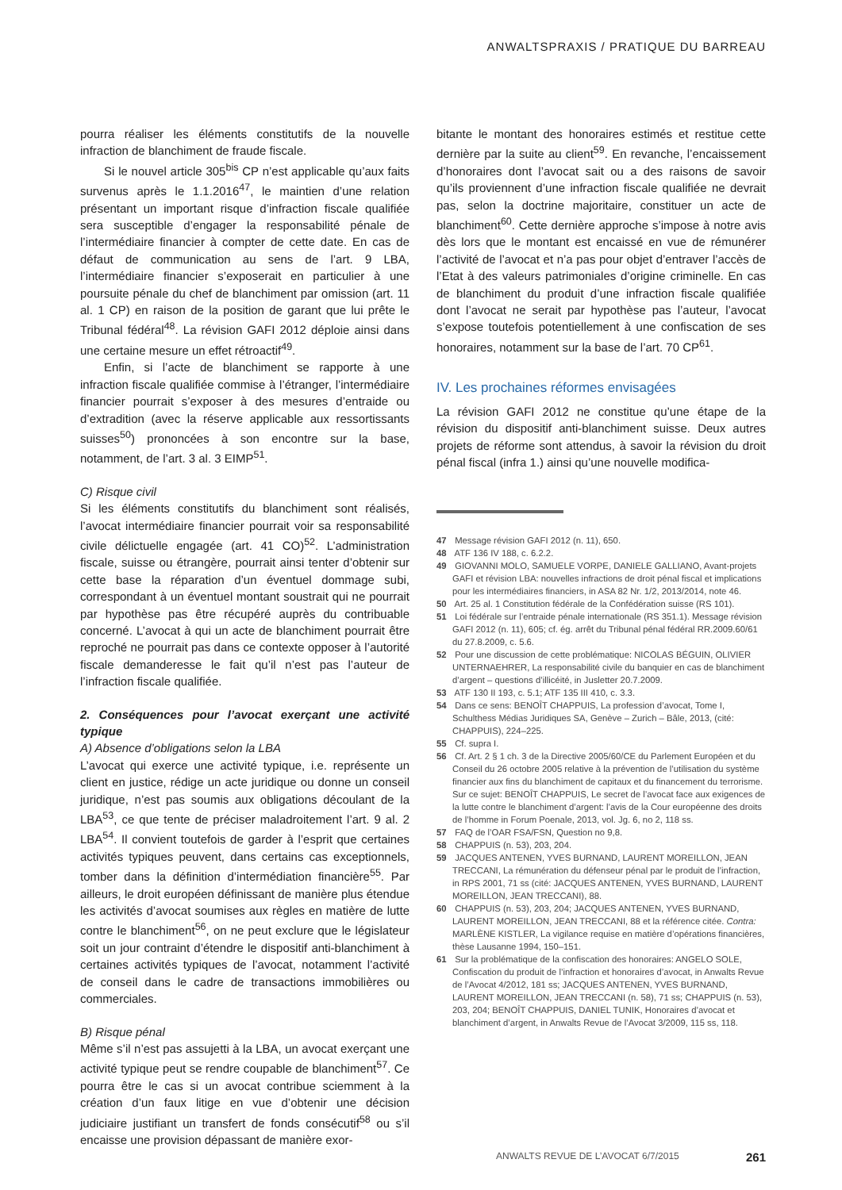ANWALTSPRAXIS / PRATIQUE DU BARREAU
pourra réaliser les éléments constitutifs de la nouvelle infraction de blanchiment de fraude fiscale.
Si le nouvel article 305<sup>bis</sup> CP n’est applicable qu’aux faits survenus après le 1.1.2016<sup>47</sup>, le maintien d’une relation présentant un important risque d’infraction fiscale qualifiée sera susceptible d’engager la responsabilité pénale de l’intermédiaire financier à compter de cette date. En cas de défaut de communication au sens de l’art. 9 LBA, l’intermédiaire financier s’exposerait en particulier à une poursuite pénale du chef de blanchiment par omission (art. 11 al. 1 CP) en raison de la position de garant que lui prête le Tribunal fédéral<sup>48</sup>. La révision GAFI 2012 déploie ainsi dans une certaine mesure un effet rétroactif<sup>49</sup>.
Enfin, si l’acte de blanchiment se rapporte à une infraction fiscale qualifiée commise à l’étranger, l’intermédiaire financier pourrait s’exposer à des mesures d’entraide ou d’extradition (avec la réserve applicable aux ressortissants suisses<sup>50</sup>) prononcées à son encontre sur la base, notamment, de l’art. 3 al. 3 EIMP<sup>51</sup>.
C) Risque civil
Si les éléments constitutifs du blanchiment sont réalisés, l’avocat intermédiaire financier pourrait voir sa responsabilité civile délictuelle engagée (art. 41 CO)<sup>52</sup>. L’administration fiscale, suisse ou étrangère, pourrait ainsi tenter d’obtenir sur cette base la réparation d’un éventuel dommage subi, correspondant à un éventuel montant soustrait qui ne pourrait par hypothèse pas être récupéré auprès du contribuable concerné. L’avocat à qui un acte de blanchiment pourrait être reproché ne pourrait pas dans ce contexte opposer à l’autorité fiscale demanderesse le fait qu’il n’est pas l’auteur de l’infraction fiscale qualifiée.
2. Conséquences pour l’avocat exerçant une activité typique
A) Absence d’obligations selon la LBA
L’avocat qui exerce une activité typique, i.e. représente un client en justice, rédige un acte juridique ou donne un conseil juridique, n’est pas soumis aux obligations découlant de la LBA<sup>53</sup>, ce que tente de préciser maladroitement l’art. 9 al. 2 LBA<sup>54</sup>. Il convient toutefois de garder à l’esprit que certaines activités typiques peuvent, dans certains cas exceptionnels, tomber dans la définition d’intermédiation financière<sup>55</sup>. Par ailleurs, le droit européen définissant de manière plus étendue les activités d’avocat soumises aux règles en matière de lutte contre le blanchiment<sup>56</sup>, on ne peut exclure que le législateur soit un jour contraint d’étendre le dispositif anti-blanchiment à certaines activités typiques de l’avocat, notamment l’activité de conseil dans le cadre de transactions immobilières ou commerciales.
B) Risque pénal
Même s’il n’est pas assujetti à la LBA, un avocat exerçant une activité typique peut se rendre coupable de blanchiment<sup>57</sup>. Ce pourra être le cas si un avocat contribue sciemment à la création d’un faux litige en vue d’obtenir une décision judiciaire justifiant un transfert de fonds consécutif<sup>58</sup> ou s’il encaisse une provision dépassant de manière exor-
bitante le montant des honoraires estimés et restitue cette dernière par la suite au client<sup>59</sup>. En revanche, l’encaissement d’honoraires dont l’avocat sait ou a des raisons de savoir qu’ils proviennent d’une infraction fiscale qualifiée ne devrait pas, selon la doctrine majoritaire, constituer un acte de blanchiment<sup>60</sup>. Cette dernière approche s’impose à notre avis dès lors que le montant est encaissé en vue de rémunérer l’activité de l’avocat et n’a pas pour objet d’entraver l’accès de l’Etat à des valeurs patrimoniales d’origine criminelle. En cas de blanchiment du produit d’une infraction fiscale qualifiée dont l’avocat ne serait par hypothèse pas l’auteur, l’avocat s’expose toutefois potentiellement à une confiscation de ses honoraires, notamment sur la base de l’art. 70 CP<sup>61</sup>.
IV. Les prochaines réformes envisagées
La révision GAFI 2012 ne constitue qu’une étape de la révision du dispositif anti-blanchiment suisse. Deux autres projets de réforme sont attendus, à savoir la révision du droit pénal fiscal (infra 1.) ainsi qu’une nouvelle modifica-
47 Message révision GAFI 2012 (n. 11), 650.
48 ATF 136 IV 188, c. 6.2.2.
49 GIOVANNI MOLO, SAMUELE VORPE, DANIELE GALLIANO, Avant-projets GAFI et révision LBA: nouvelles infractions de droit pénal fiscal et implications pour les intermédiaires financiers, in ASA 82 Nr. 1/2, 2013/2014, note 46.
50 Art. 25 al. 1 Constitution fédérale de la Confédération suisse (RS 101).
51 Loi fédérale sur l’entraide pénale internationale (RS 351.1). Message révision GAFI 2012 (n. 11), 605; cf. ég. arrêt du Tribunal pénal fédéral RR.2009.60/61 du 27.8.2009, c. 5.6.
52 Pour une discussion de cette problématique: NICOLAS BÉGUIN, OLIVIER UNTERNAEHRER, La responsabilité civile du banquier en cas de blanchiment d’argent – questions d’illicéité, in Jusletter 20.7.2009.
53 ATF 130 II 193, c. 5.1; ATF 135 III 410, c. 3.3.
54 Dans ce sens: BENOÎT CHAPPUIS, La profession d’avocat, Tome I, Schulthess Médias Juridiques SA, Genève – Zurich – Bâle, 2013, (cité: CHAPPUIS), 224–225.
55 Cf. supra I.
56 Cf. Art. 2 § 1 ch. 3 de la Directive 2005/60/CE du Parlement Européen et du Conseil du 26 octobre 2005 relative à la prévention de l’utilisation du système financier aux fins du blanchiment de capitaux et du financement du terrorisme. Sur ce sujet: BENOÎT CHAPPUIS, Le secret de l’avocat face aux exigences de la lutte contre le blanchiment d’argent: l’avis de la Cour européenne des droits de l’homme in Forum Poenale, 2013, vol. Jg. 6, no 2, 118 ss.
57 FAQ de l’OAR FSA/FSN, Question no 9,8.
58 CHAPPUIS (n. 53), 203, 204.
59 JACQUES ANTENEN, YVES BURNAND, LAURENT MOREILLON, JEAN TRECCANI, La rémunération du défenseur pénal par le produit de l’infraction, in RPS 2001, 71 ss (cité: JACQUES ANTENEN, YVES BURNAND, LAURENT MOREILLON, JEAN TRECCANI), 88.
60 CHAPPUIS (n. 53), 203, 204; JACQUES ANTENEN, YVES BURNAND, LAURENT MOREILLON, JEAN TRECCANI, 88 et la référence citée. Contra: MARLÈNE KISTLER, La vigilance requise en matière d’opérations financières, thèse Lausanne 1994, 150–151.
61 Sur la problématique de la confiscation des honoraires: ANGELO SOLE, Confiscation du produit de l’infraction et honoraires d’avocat, in Anwalts Revue de l’Avocat 4/2012, 181 ss; JACQUES ANTENEN, YVES BURNAND, LAURENT MOREILLON, JEAN TRECCANI (n. 58), 71 ss; CHAPPUIS (n. 53), 203, 204; BENOÎT CHAPPUIS, DANIEL TUNIK, Honoraires d’avocat et blanchiment d’argent, in Anwalts Revue de l’Avocat 3/2009, 115 ss, 118.
ANWALTS REVUE DE L’AVOCAT 6/7/2015 261